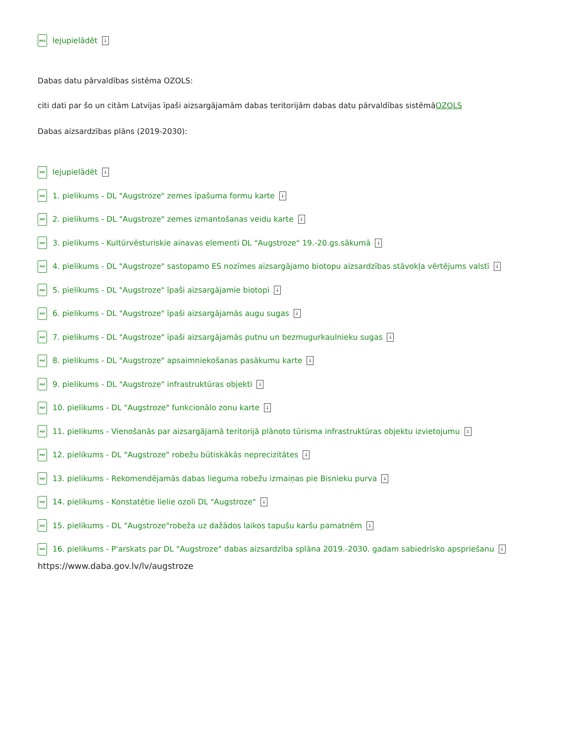JPEG lejupielādēt ↓
Dabas datu pārvaldības sistēma OZOLS:
citi dati par šo un citām Latvijas īpaši aizsargājamām dabas teritorijām dabas datu pārvaldības sistēmāOZOLS
Dabas aizsardzības plāns (2019-2030):
PDF lejupielādēt ↓
PDF 1. pielikums - DL "Augstroze" zemes īpašuma formu karte ↓
PDF 2. pielikums - DL "Augstroze" zemes izmantošanas veidu karte ↓
PDF 3. pielikums - Kultūrvēsturiskie ainavas elementi DL "Augstroze" 19.-20.gs.sākumā ↓
PDF 4. pielikums - DL "Augstroze" sastopamo ES nozīmes aizsargājamo biotopu aizsardzības stāvokļa vērtējums valstī ↓
PDF 5. pielikums - DL "Augstroze" īpaši aizsargājamie biotopi ↓
PDF 6. pielikums - DL "Augstroze" īpaši aizsargājamās augu sugas ↓
PDF 7. pielikums - DL "Augstroze" īpaši aizsargājamās putnu un bezmugurkaulnieku sugas ↓
PDF 8. pielikums - DL "Augstroze" apsaimniekošanas pasākumu karte ↓
PDF 9. pielikums - DL "Augstroze" infrastruktūras objekti ↓
PDF 10. pielikums - DL "Augstroze" funkcionālo zonu karte ↓
PDF 11. pielikums - Vienošanās par aizsargājamā teritorijā plānoto tūrisma infrastruktūras objektu izvietojumu ↓
PDF 12. pielikums - DL "Augstroze" robežu būtiskākās neprecizitātes ↓
PDF 13. pielikums - Rekomendējamās dabas lieguma robežu izmaiņas pie Bisnieku purva ↓
PDF 14. pielikums - Konstatētie lielie ozoli DL "Augstroze" ↓
PDF 15. pielikums - DL "Augstroze"robeža uz dažādos laikos tapušu karšu pamatnēm ↓
PDF 16. pielikums - P'arskats par DL "Augstroze" dabas aizsardzība splāna 2019.-2030. gadam sabiedrisko apspriešanu ↓
https://www.daba.gov.lv/lv/augstroze